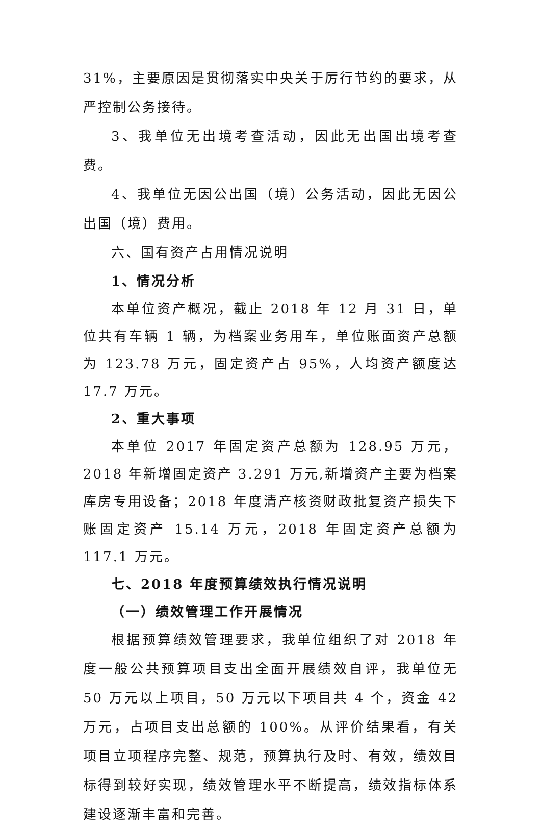31%，主要原因是贯彻落实中央关于厉行节约的要求，从严控制公务接待。
3、我单位无出境考查活动，因此无出国出境考查费。
4、我单位无因公出国（境）公务活动，因此无因公出国（境）费用。
六、国有资产占用情况说明
1、情况分析
本单位资产概况，截止 2018 年 12 月 31 日，单位共有车辆 1 辆，为档案业务用车，单位账面资产总额为 123.78 万元，固定资产占 95%，人均资产额度达 17.7 万元。
2、重大事项
本单位 2017 年固定资产总额为 128.95 万元，2018 年新增固定资产 3.291 万元,新增资产主要为档案库房专用设备；2018 年度清产核资财政批复资产损失下账固定资产 15.14 万元，2018 年固定资产总额为 117.1 万元。
七、2018 年度预算绩效执行情况说明
（一）绩效管理工作开展情况
根据预算绩效管理要求，我单位组织了对 2018 年度一般公共预算项目支出全面开展绩效自评，我单位无 50 万元以上项目，50 万元以下项目共 4 个，资金 42 万元，占项目支出总额的 100%。从评价结果看，有关项目立项程序完整、规范，预算执行及时、有效，绩效目标得到较好实现，绩效管理水平不断提高，绩效指标体系建设逐渐丰富和完善。